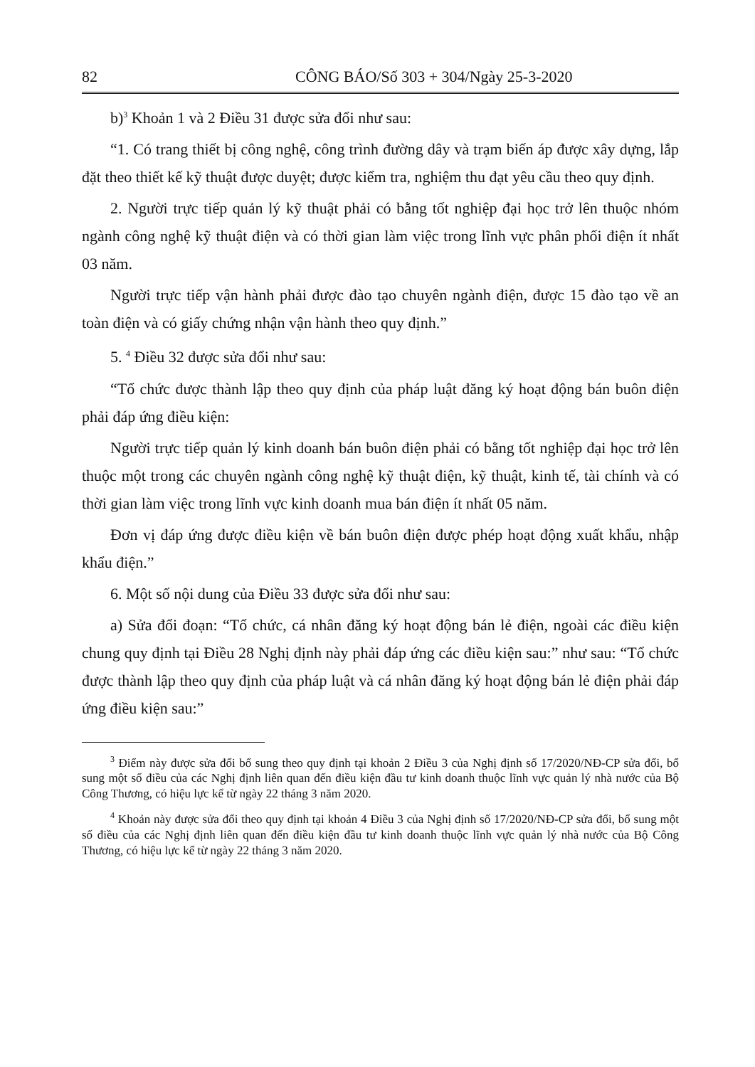82 CÔNG BÁO/Số 303 + 304/Ngày 25-3-2020
b)<sup>3</sup> Khoản 1 và 2 Điều 31 được sửa đổi như sau:
“1. Có trang thiết bị công nghệ, công trình đường dây và trạm biến áp được xây dựng, lắp đặt theo thiết kế kỹ thuật được duyệt; được kiểm tra, nghiệm thu đạt yêu cầu theo quy định.
2. Người trực tiếp quản lý kỹ thuật phải có bằng tốt nghiệp đại học trở lên thuộc nhóm ngành công nghệ kỹ thuật điện và có thời gian làm việc trong lĩnh vực phân phối điện ít nhất 03 năm.
Người trực tiếp vận hành phải được đào tạo chuyên ngành điện, được 15 đào tạo về an toàn điện và có giấy chứng nhận vận hành theo quy định.”
5. <sup>4</sup> Điều 32 được sửa đổi như sau:
“Tổ chức được thành lập theo quy định của pháp luật đăng ký hoạt động bán buôn điện phải đáp ứng điều kiện:
Người trực tiếp quản lý kinh doanh bán buôn điện phải có bằng tốt nghiệp đại học trở lên thuộc một trong các chuyên ngành công nghệ kỹ thuật điện, kỹ thuật, kinh tế, tài chính và có thời gian làm việc trong lĩnh vực kinh doanh mua bán điện ít nhất 05 năm.
Đơn vị đáp ứng được điều kiện về bán buôn điện được phép hoạt động xuất khẩu, nhập khẩu điện.”
6. Một số nội dung của Điều 33 được sửa đổi như sau:
a) Sửa đổi đoạn: “Tổ chức, cá nhân đăng ký hoạt động bán lẻ điện, ngoài các điều kiện chung quy định tại Điều 28 Nghị định này phải đáp ứng các điều kiện sau:” như sau: “Tổ chức được thành lập theo quy định của pháp luật và cá nhân đăng ký hoạt động bán lẻ điện phải đáp ứng điều kiện sau:”
<sup>3</sup> Điểm này được sửa đổi bổ sung theo quy định tại khoản 2 Điều 3 của Nghị định số 17/2020/NĐ-CP sửa đổi, bổ sung một số điều của các Nghị định liên quan đến điều kiện đầu tư kinh doanh thuộc lĩnh vực quản lý nhà nước của Bộ Công Thương, có hiệu lực kể từ ngày 22 tháng 3 năm 2020.
<sup>4</sup> Khoản này được sửa đổi theo quy định tại khoản 4 Điều 3 của Nghị định số 17/2020/NĐ-CP sửa đổi, bổ sung một số điều của các Nghị định liên quan đến điều kiện đầu tư kinh doanh thuộc lĩnh vực quản lý nhà nước của Bộ Công Thương, có hiệu lực kể từ ngày 22 tháng 3 năm 2020.